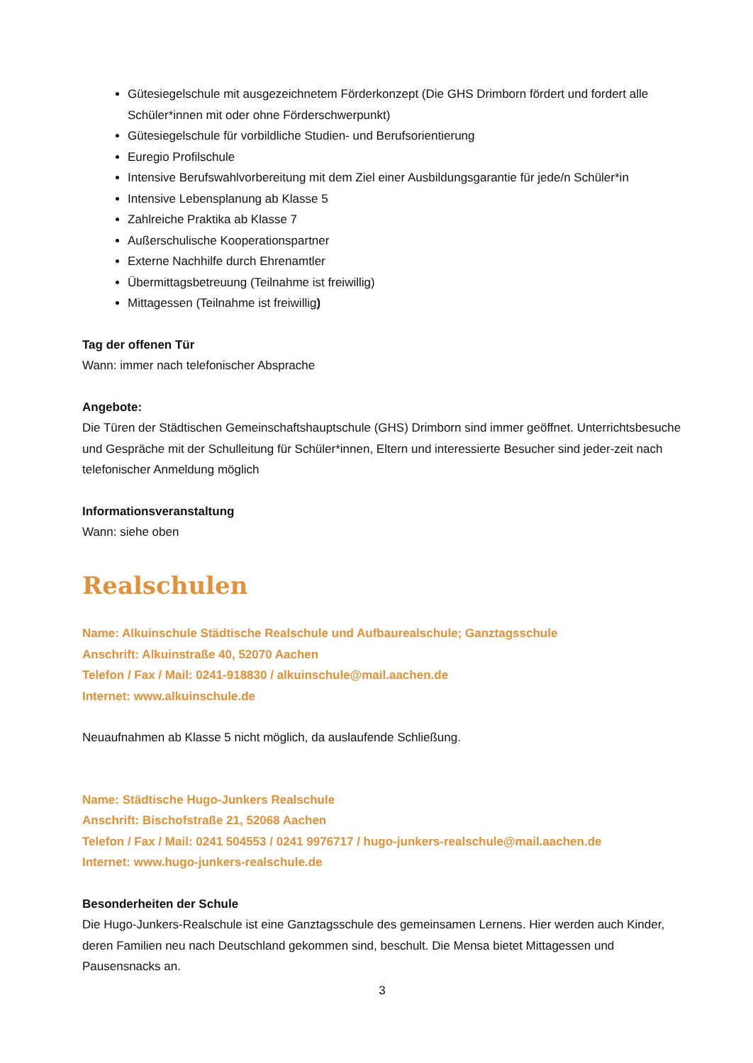Gütesiegelschule mit ausgezeichnetem Förderkonzept (Die GHS Drimborn fördert und fordert alle Schüler*innen mit oder ohne Förderschwerpunkt)
Gütesiegelschule für vorbildliche Studien- und Berufsorientierung
Euregio Profilschule
Intensive Berufswahlvorbereitung mit dem Ziel einer Ausbildungsgarantie für jede/n Schüler*in
Intensive Lebensplanung ab Klasse 5
Zahlreiche Praktika ab Klasse 7
Außerschulische Kooperationspartner
Externe Nachhilfe durch Ehrenamtler
Übermittagsbetreuung (Teilnahme ist freiwillig)
Mittagessen (Teilnahme ist freiwillig)
Tag der offenen Tür
Wann: immer nach telefonischer Absprache
Angebote:
Die Türen der Städtischen Gemeinschaftshauptschule (GHS) Drimborn sind immer geöffnet. Unterrichtsbesuche und Gespräche mit der Schulleitung für Schüler*innen, Eltern und interessierte Besucher sind jeder-zeit nach telefonischer Anmeldung möglich
Informationsveranstaltung
Wann: siehe oben
Realschulen
Name: Alkuinschule Städtische Realschule und Aufbaurealschule; Ganztagsschule
Anschrift: Alkuinstraße 40, 52070 Aachen
Telefon / Fax / Mail: 0241-918830 / alkuinschule@mail.aachen.de
Internet: www.alkuinschule.de
Neuaufnahmen ab Klasse 5 nicht möglich, da auslaufende Schließung.
Name: Städtische Hugo-Junkers Realschule
Anschrift: Bischofstraße 21, 52068 Aachen
Telefon / Fax / Mail: 0241 504553 / 0241 9976717 / hugo-junkers-realschule@mail.aachen.de
Internet: www.hugo-junkers-realschule.de
Besonderheiten der Schule
Die Hugo-Junkers-Realschule ist eine Ganztagsschule des gemeinsamen Lernens. Hier werden auch Kinder, deren Familien neu nach Deutschland gekommen sind, beschult. Die Mensa bietet Mittagessen und Pausensnacks an.
3